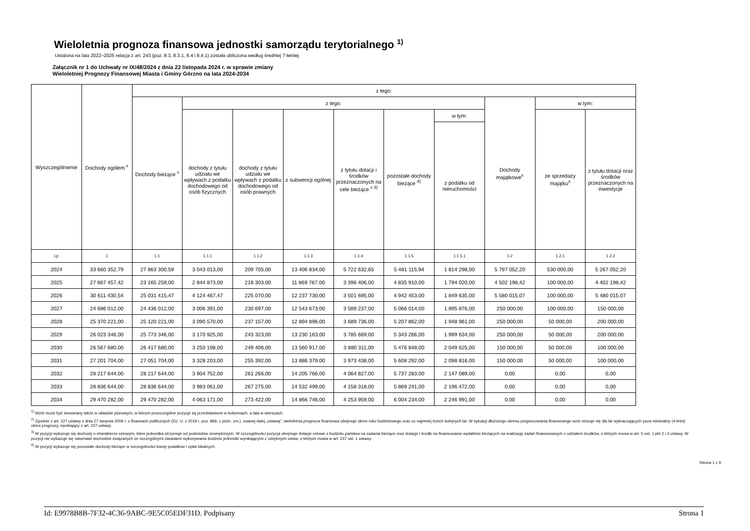Wieloletnia prognoza finansowa jednostki samorządu terytorialnego <sup>1)</sup>
Ustalona na lata 2022–2025 relacja z art. 243 (poz. 8.3, 8.3.1, 8.4 i 8.4.1) została obliczona według średniej 7-letniej
Załącznik nr 1 do Uchwały nr IX/48/2024 z dnia 22 listopada 2024 r. w sprawie zmiany
Wieloletniej Prognozy Finansowej Miasta i Gminy Górzno na lata 2024-2034
| Wyszczególnienie | Dochody ogółem <sup>x</sup> | z tego: | | | | | | | | | |
| --- | --- | --- | --- | --- | --- | --- | --- | --- | --- | --- | --- |
| | | Dochody bieżące <sup>x</sup> | z tego: | | | | | | Dochody majątkowe<sup>x</sup> | w tym: | |
| | | | dochody z tytułu udziału we wpływach z podatku dochodowego od osób fizycznych | dochody z tytułu udziału we wpływach z podatku dochodowego od osób prawnych | z subwencji ogólnej | z tytułu dotacji i środków przeznaczonych na cele bieżące <sup>x 3)</sup> | pozostałe dochody bieżące <sup>4)</sup> | w tym: | | ze sprzedaży majątku<sup>x</sup> | z tytułu dotacji oraz środków przeznaczonych na inwestycje |
| | | | | | | | | z podatku od nieruchomości | | | |
| Lp | 1 | 1.1 | 1.1.1 | 1.1.2 | 1.1.3 | 1.1.4 | 1.1.5 | 1.1.5.1 | 1.2 | 1.2.1 | 1.2.2 |
| 2024 | 33 660 352,79 | 27 863 300,59 | 3 043 013,00 | 209 705,00 | 13 406 834,00 | 5 722 632,65 | 5 481 115,94 | 1 814 298,00 | 5 797 052,20 | 530 000,00 | 5 267 052,20 |
| 2025 | 27 667 457,42 | 23 165 259,00 | 2 844 873,00 | 218 303,00 | 11 869 767,00 | 3 396 406,00 | 4 835 910,00 | 1 794 020,00 | 4 502 198,42 | 100 000,00 | 4 402 198,42 |
| 2026 | 30 611 430,54 | 25 031 415,47 | 4 124 467,47 | 225 070,00 | 12 237 730,00 | 3 501 695,00 | 4 942 453,00 | 1 849 635,00 | 5 580 015,07 | 100 000,00 | 5 480 015,07 |
| 2027 | 24 686 012,00 | 24 436 012,00 | 3 006 391,00 | 230 697,00 | 12 543 673,00 | 3 589 237,00 | 5 066 014,00 | 1 895 876,00 | 250 000,00 | 100 000,00 | 150 000,00 |
| 2028 | 25 370 221,00 | 25 120 221,00 | 3 090 570,00 | 237 157,00 | 12 894 896,00 | 3 689 736,00 | 5 207 862,00 | 1 948 961,00 | 250 000,00 | 50 000,00 | 200 000,00 |
| 2029 | 26 023 346,00 | 25 773 346,00 | 3 170 925,00 | 243 323,00 | 13 230 163,00 | 3 785 669,00 | 5 343 266,00 | 1 999 634,00 | 250 000,00 | 50 000,00 | 200 000,00 |
| 2030 | 26 567 680,00 | 26 417 680,00 | 3 250 198,00 | 249 406,00 | 13 560 917,00 | 3 880 311,00 | 5 476 848,00 | 2 049 625,00 | 150 000,00 | 50 000,00 | 100 000,00 |
| 2031 | 27 201 704,00 | 27 051 704,00 | 3 328 203,00 | 255 392,00 | 13 886 379,00 | 3 973 438,00 | 5 608 292,00 | 2 098 816,00 | 150 000,00 | 50 000,00 | 100 000,00 |
| 2032 | 28 217 644,00 | 28 217 644,00 | 3 904 752,00 | 261 266,00 | 14 205 766,00 | 4 064 827,00 | 5 737 283,00 | 2 147 089,00 | 0,00 | 0,00 | 0,00 |
| 2033 | 28 836 644,00 | 28 836 644,00 | 3 983 061,00 | 267 275,00 | 14 532 499,00 | 4 158 318,00 | 5 869 241,00 | 2 196 472,00 | 0,00 | 0,00 | 0,00 |
| 2034 | 29 470 282,00 | 29 470 282,00 | 4 063 171,00 | 273 422,00 | 14 866 746,00 | 4 253 959,00 | 6 004 234,00 | 2 246 991,00 | 0,00 | 0,00 | 0,00 |
<sup>1)</sup> Wzór może być stosowany także w układzie pionowym, w którym poszczególne pozycje są przedstawione w kolumnach, a lata w wierszach.
<sup>2)</sup> Zgodnie z art. 227 ustawy z dnia 27 sierpnia 2009 r. o finansach publicznych (Dz. U. z 2019 r. poz. 869, z późn. zm.), zwanej dalej „ustawą”, wieloletnia prognoza finansowa obejmuje okres roku budżetowego oraz co najmniej trzech kolejnych lat. W sytuacji dłuższego okresu prognozowania finansowego wzór stosuje się dla lat wykraczających poza minimalny (4-letni) okres prognozy, wynikający z art. 227 ustawy.
<sup>3)</sup> W pozycji wykazuje się dochody o charakterze celowym, które jednostka otrzymuje od podmiotów zewnętrznych. W szczególności pozycja obejmuje dotacje celowe z budżetu państwa na zadania bieżące oraz dotacje i środki na finansowanie wydatków bieżących na realizację zadań finansowanych z udziałem środków, o których mowa w art. 5 ust. 1 pkt 2 i 3 ustawy. W pozycji nie wykazuje się natomiast dochodów związanych ze szczególnymi zasadami wykonywania budżetu jednostki wynikającymi z odrębnych ustaw, o których mowa w art. 237 ust. 1 ustawy.
<sup>4)</sup> W pozycji wykazuje się pozostałe dochody bieżące w szczególności kwoty podatków i opłat lokalnych.
Strona 1 z 9
Id: E9978B8B-7F32-4C36-9ABC-9E5C05EDF31D. Podpisany Strona 1